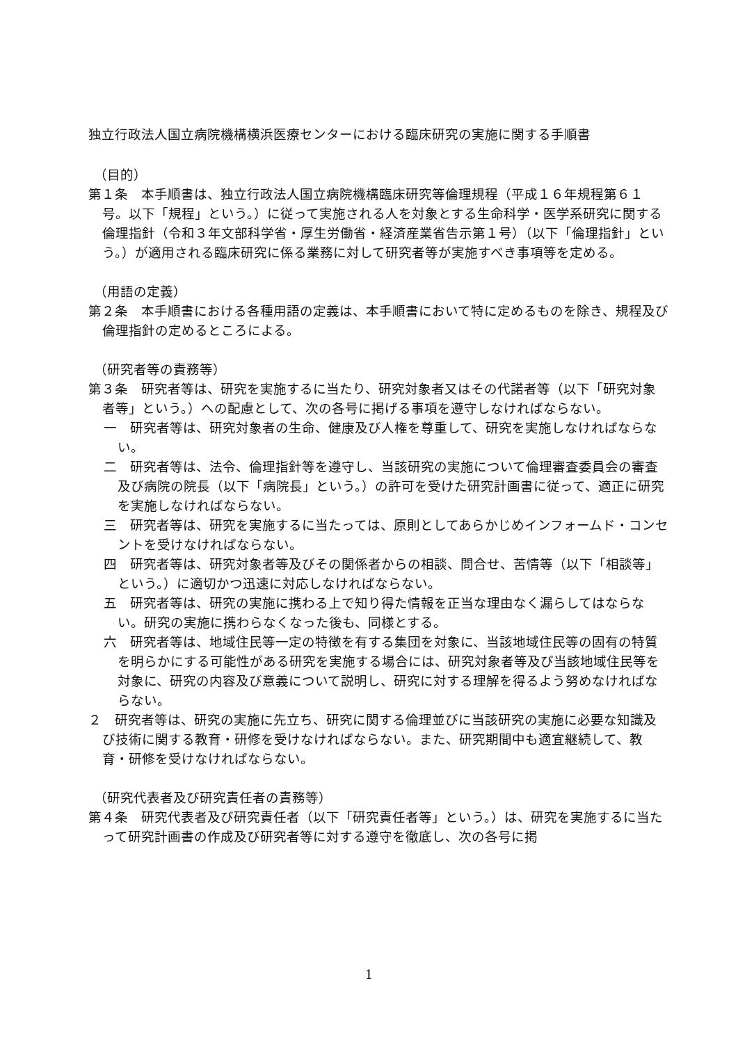独立行政法人国立病院機構横浜医療センターにおける臨床研究の実施に関する手順書
（目的）
第１条　本手順書は、独立行政法人国立病院機構臨床研究等倫理規程（平成１６年規程第６１号。以下「規程」という。）に従って実施される人を対象とする生命科学・医学系研究に関する倫理指針（令和３年文部科学省・厚生労働省・経済産業省告示第１号）（以下「倫理指針」という。）が適用される臨床研究に係る業務に対して研究者等が実施すべき事項等を定める。
（用語の定義）
第２条　本手順書における各種用語の定義は、本手順書において特に定めるものを除き、規程及び倫理指針の定めるところによる。
（研究者等の責務等）
第３条　研究者等は、研究を実施するに当たり、研究対象者又はその代諾者等（以下「研究対象者等」という。）への配慮として、次の各号に掲げる事項を遵守しなければならない。
一　研究者等は、研究対象者の生命、健康及び人権を尊重して、研究を実施しなければならない。
二　研究者等は、法令、倫理指針等を遵守し、当該研究の実施について倫理審査委員会の審査及び病院の院長（以下「病院長」という。）の許可を受けた研究計画書に従って、適正に研究を実施しなければならない。
三　研究者等は、研究を実施するに当たっては、原則としてあらかじめインフォームド・コンセントを受けなければならない。
四　研究者等は、研究対象者等及びその関係者からの相談、問合せ、苦情等（以下「相談等」という。）に適切かつ迅速に対応しなければならない。
五　研究者等は、研究の実施に携わる上で知り得た情報を正当な理由なく漏らしてはならない。研究の実施に携わらなくなった後も、同様とする。
六　研究者等は、地域住民等一定の特徴を有する集団を対象に、当該地域住民等の固有の特質を明らかにする可能性がある研究を実施する場合には、研究対象者等及び当該地域住民等を対象に、研究の内容及び意義について説明し、研究に対する理解を得るよう努めなければならない。
２　研究者等は、研究の実施に先立ち、研究に関する倫理並びに当該研究の実施に必要な知識及び技術に関する教育・研修を受けなければならない。また、研究期間中も適宜継続して、教育・研修を受けなければならない。
（研究代表者及び研究責任者の責務等）
第４条　研究代表者及び研究責任者（以下「研究責任者等」という。）は、研究を実施するに当たって研究計画書の作成及び研究者等に対する遵守を徹底し、次の各号に掲
1